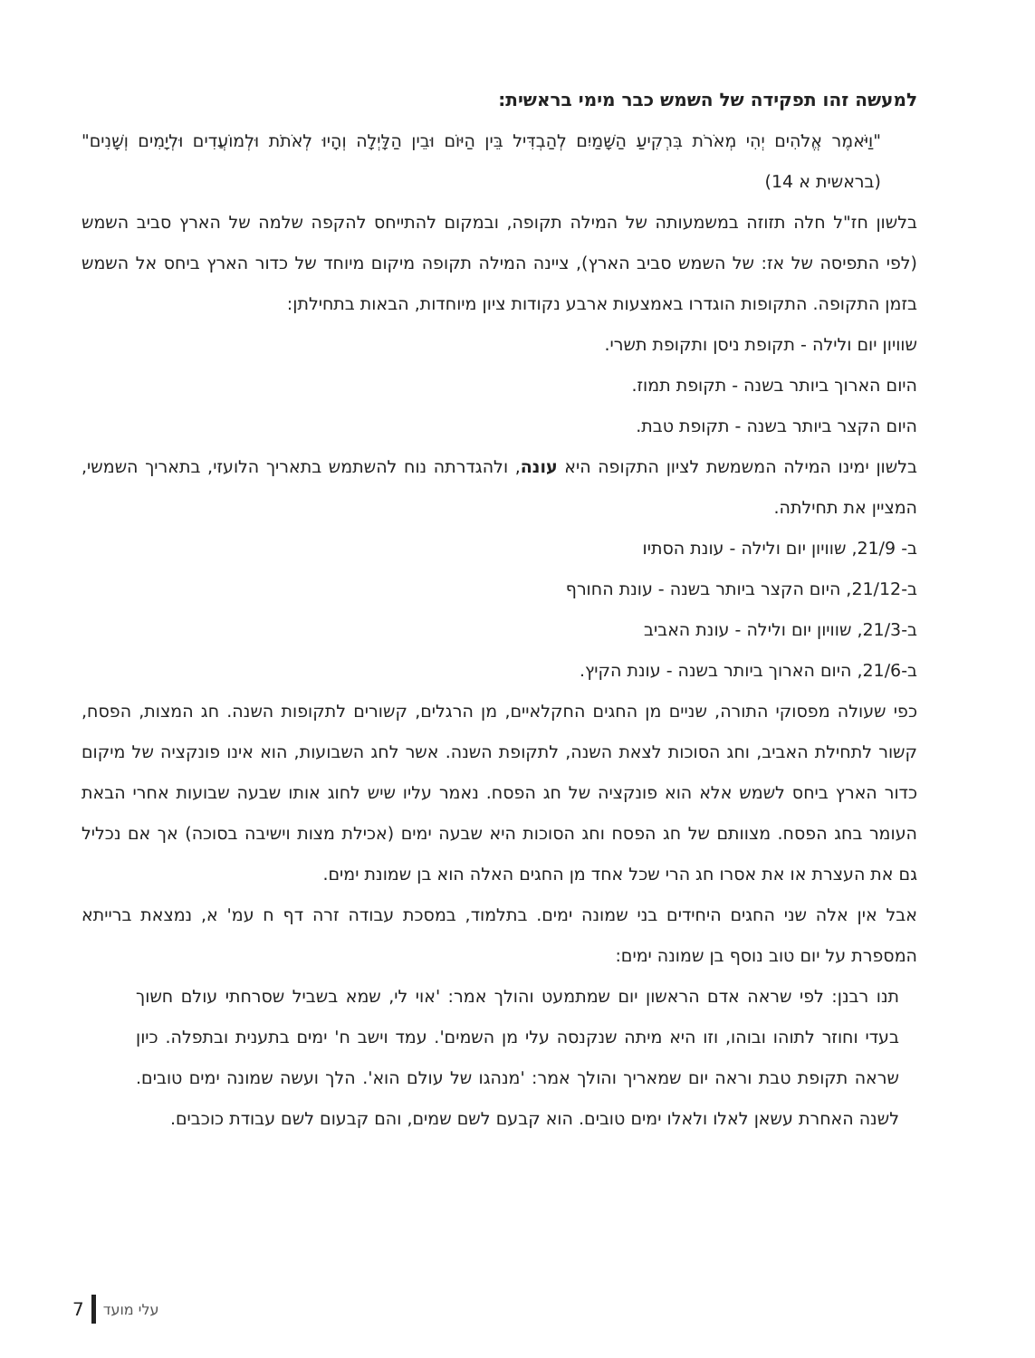למעשה זהו תפקידה של השמש כבר מימי בראשית:
"וַיֹּאמֶר אֱלֹהִים יְהִי מְאֹרֹת בִּרְקִיעַ הַשָּׁמַיִם לְהַבְדִּיל בֵּין הַיּוֹם וּבֵין הַלָּיְלָה וְהָיוּ לְאֹתֹת וּלְמוֹעֲדִים וּלְיָמִים וְשָׁנִים" (בראשית א 14)
בלשון חז"ל חלה תזוזה במשמעותה של המילה תקופה, ובמקום להתייחס להקפה שלמה של הארץ סביב השמש (לפי התפיסה של אז: של השמש סביב הארץ), ציינה המילה תקופה מיקום מיוחד של כדור הארץ ביחס אל השמש בזמן התקופה. התקופות הוגדרו באמצעות ארבע נקודות ציון מיוחדות, הבאות בתחילתן:
שוויון יום ולילה - תקופת ניסן ותקופת תשרי.
היום הארוך ביותר בשנה - תקופת תמוז.
היום הקצר ביותר בשנה - תקופת טבת.
בלשון ימינו המילה המשמשת לציון התקופה היא עונה, ולהגדרתה נוח להשתמש בתאריך הלועזי, בתאריך השמשי, המציין את תחילתה.
ב- 21/9, שוויון יום ולילה - עונת הסתיו
ב-21/12, היום הקצר ביותר בשנה - עונת החורף
ב-21/3, שוויון יום ולילה - עונת האביב
ב-21/6, היום הארוך ביותר בשנה - עונת הקיץ.
כפי שעולה מפסוקי התורה, שניים מן החגים החקלאיים, מן הרגלים, קשורים לתקופות השנה. חג המצות, הפסח, קשור לתחילת האביב, וחג הסוכות לצאת השנה, לתקופת השנה. אשר לחג השבועות, הוא אינו פונקציה של מיקום כדור הארץ ביחס לשמש אלא הוא פונקציה של חג הפסח. נאמר עליו שיש לחוג אותו שבעה שבועות אחרי הבאת העומר בחג הפסח. מצוותם של חג הפסח וחג הסוכות היא שבעה ימים (אכילת מצות וישיבה בסוכה) אך אם נכליל גם את העצרת או את אסרו חג הרי שכל אחד מן החגים האלה הוא בן שמונת ימים.
אבל אין אלה שני החגים היחידים בני שמונה ימים. בתלמוד, במסכת עבודה זרה דף ח עמ' א, נמצאת ברייתא המספרת על יום טוב נוסף בן שמונה ימים:
תנו רבנן: לפי שראה אדם הראשון יום שמתמעט והולך אמר: 'אוי לי, שמא בשביל שסרחתי עולם חשוך בעדי וחוזר לתוהו ובוהו, וזו היא מיתה שנקנסה עלי מן השמים'. עמד וישב ח' ימים בתענית ובתפלה. כיון שראה תקופת טבת וראה יום שמאריך והולך אמר: 'מנהגו של עולם הוא'. הלך ועשה שמונה ימים טובים. לשנה האחרת עשאן לאלו ולאלו ימים טובים. הוא קבעם לשם שמים, והם קבעום לשם עבודת כוכבים.
7 עלי מועד